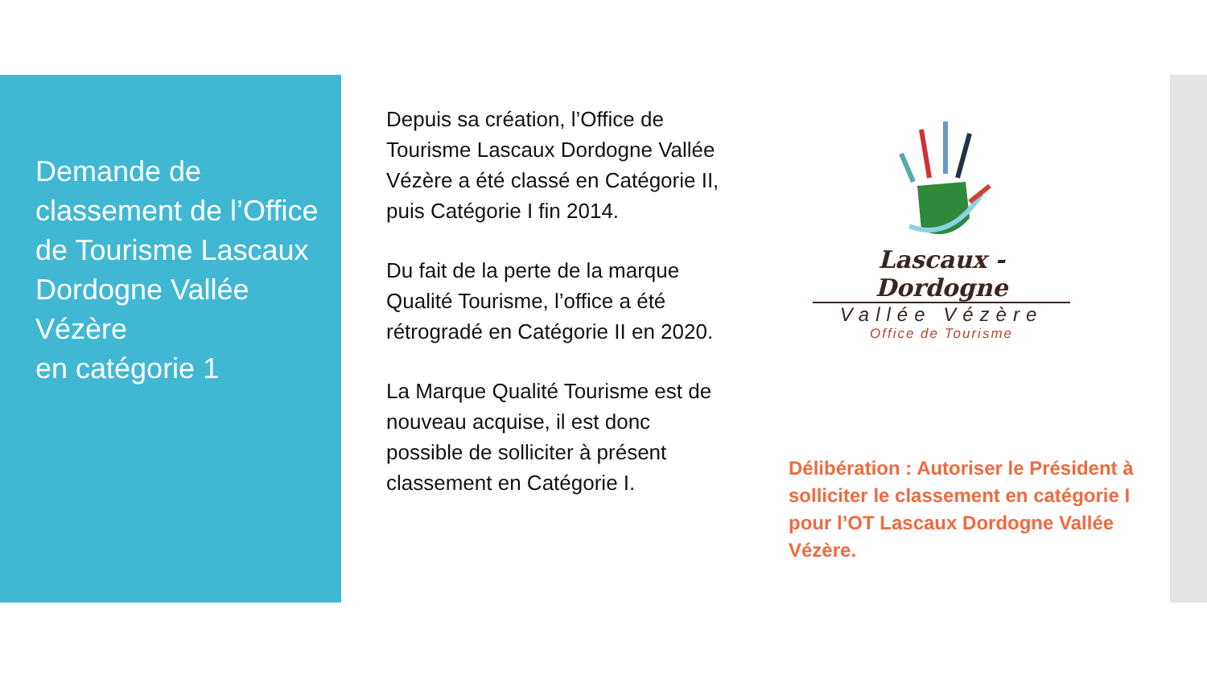Demande de classement de l’Office de Tourisme Lascaux Dordogne Vallée Vézère
en catégorie 1
Depuis sa création, l’Office de Tourisme Lascaux Dordogne Vallée Vézère a été classé en Catégorie II, puis Catégorie I fin 2014.
Du fait de la perte de la marque Qualité Tourisme, l’office a été rétrogradé en Catégorie II en 2020.
La Marque Qualité Tourisme est de nouveau acquise, il est donc possible de solliciter à présent classement en Catégorie I.
Lascaux - Dordogne
Vallée Vézère
Office de Tourisme
Délibération : Autoriser le Président à solliciter le classement en catégorie I pour l’OT Lascaux Dordogne Vallée Vézère.